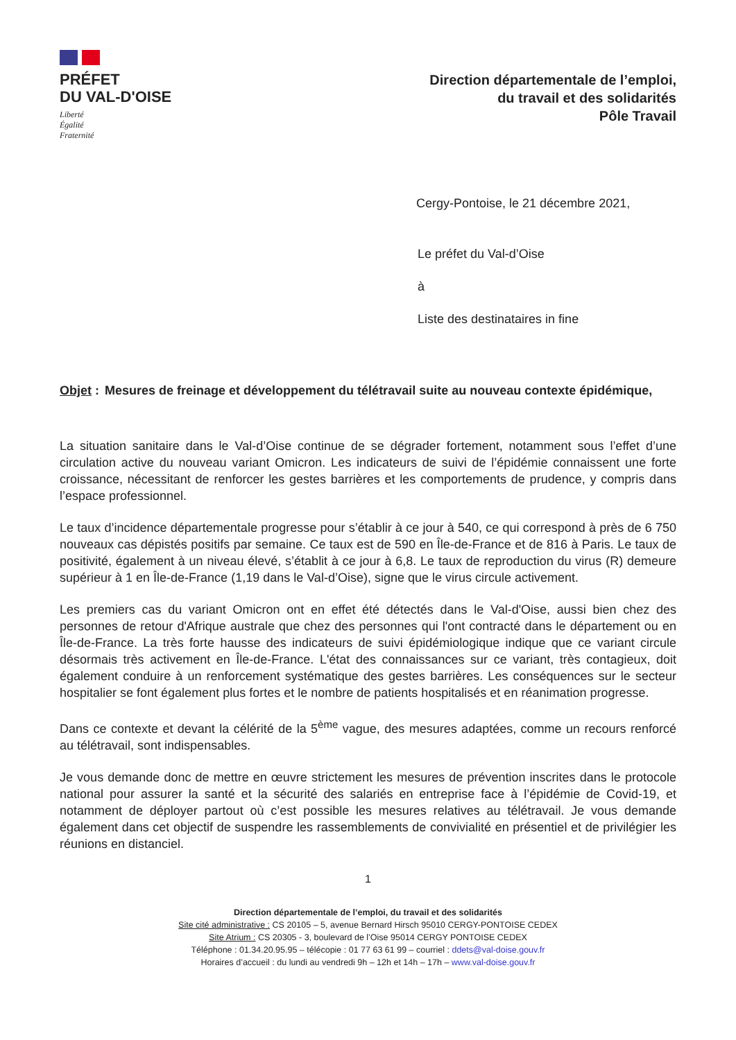PRÉFET
DU VAL-D'OISE
Liberté
Égalité
Fraternité
Direction départementale de l’emploi,
du travail et des solidarités
Pôle Travail
Cergy-Pontoise, le 21 décembre 2021,
Le préfet du Val-d’Oise
à
Liste des destinataires in fine
Objet : Mesures de freinage et développement du télétravail suite au nouveau contexte épidémique,
La situation sanitaire dans le Val-d’Oise continue de se dégrader fortement, notamment sous l’effet d’une circulation active du nouveau variant Omicron. Les indicateurs de suivi de l’épidémie connaissent une forte croissance, nécessitant de renforcer les gestes barrières et les comportements de prudence, y compris dans l’espace professionnel.
Le taux d’incidence départementale progresse pour s’établir à ce jour à 540, ce qui correspond à près de 6 750 nouveaux cas dépistés positifs par semaine. Ce taux est de 590 en Île-de-France et de 816 à Paris. Le taux de positivité, également à un niveau élevé, s’établit à ce jour à 6,8. Le taux de reproduction du virus (R) demeure supérieur à 1 en Île-de-France (1,19 dans le Val-d’Oise), signe que le virus circule activement.
Les premiers cas du variant Omicron ont en effet été détectés dans le Val-d'Oise, aussi bien chez des personnes de retour d'Afrique australe que chez des personnes qui l'ont contracté dans le département ou en Île-de-France. La très forte hausse des indicateurs de suivi épidémiologique indique que ce variant circule désormais très activement en Île-de-France. L'état des connaissances sur ce variant, très contagieux, doit également conduire à un renforcement systématique des gestes barrières. Les conséquences sur le secteur hospitalier se font également plus fortes et le nombre de patients hospitalisés et en réanimation progresse.
Dans ce contexte et devant la célérité de la 5<sup>ème</sup> vague, des mesures adaptées, comme un recours renforcé au télétravail, sont indispensables.
Je vous demande donc de mettre en œuvre strictement les mesures de prévention inscrites dans le protocole national pour assurer la santé et la sécurité des salariés en entreprise face à l’épidémie de Covid-19, et notamment de déployer partout où c’est possible les mesures relatives au télétravail. Je vous demande également dans cet objectif de suspendre les rassemblements de convivialité en présentiel et de privilégier les réunions en distanciel.
1
Direction départementale de l’emploi, du travail et des solidarités
Site cité administrative : CS 20105 – 5, avenue Bernard Hirsch 95010 CERGY-PONTOISE CEDEX
Site Atrium : CS 20305 - 3, boulevard de l’Oise 95014 CERGY PONTOISE CEDEX
Téléphone : 01.34.20.95.95 – télécopie : 01 77 63 61 99 – courriel : ddets@val-doise.gouv.fr
Horaires d’accueil : du lundi au vendredi 9h – 12h et 14h – 17h – www.val-doise.gouv.fr